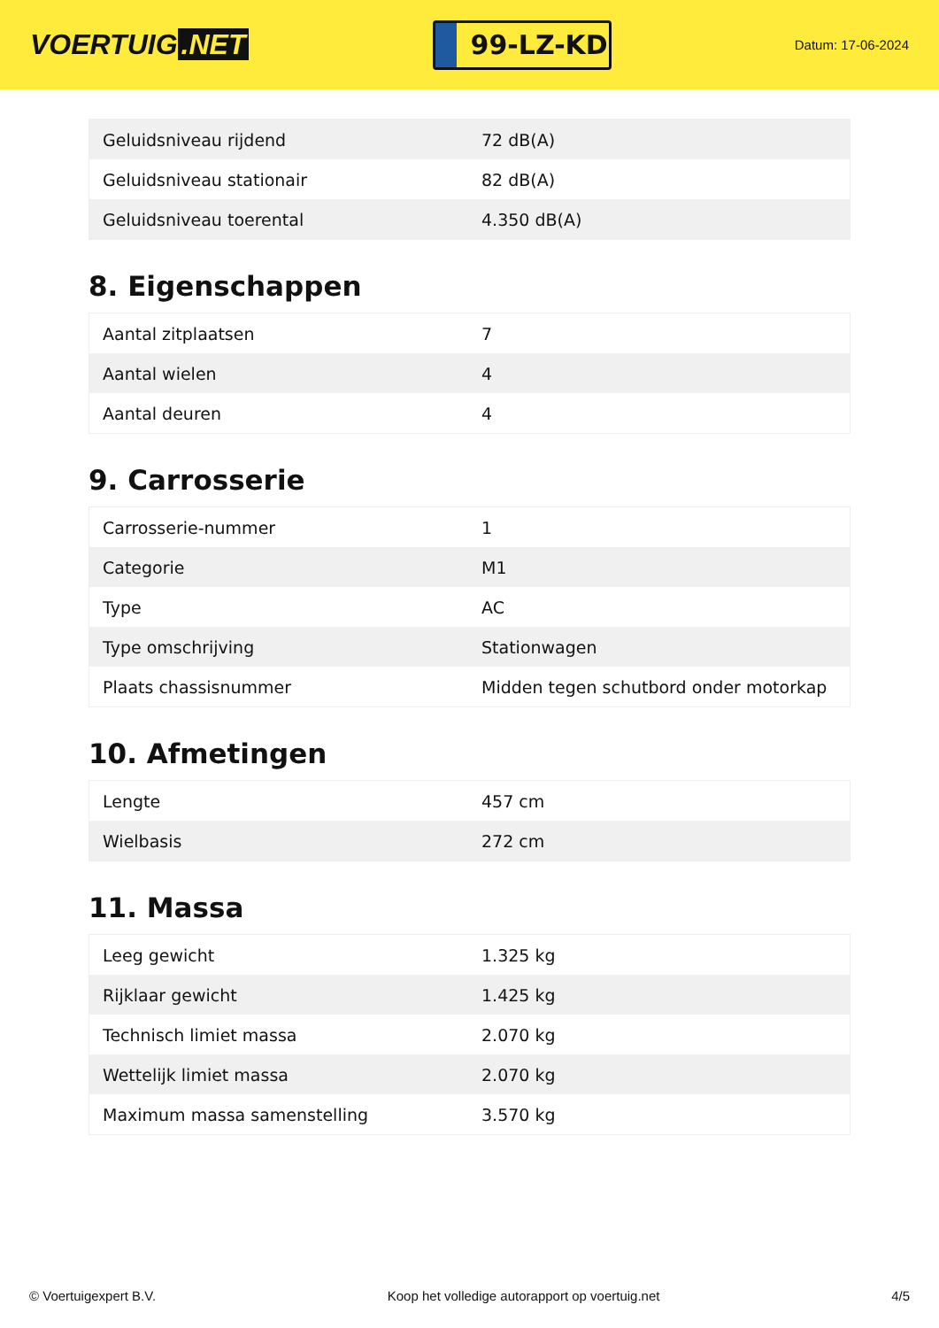VOERTUIG.NET
99-LZ-KD
Datum: 17-06-2024
| Geluidsniveau rijdend | 72 dB(A) |
| Geluidsniveau stationair | 82 dB(A) |
| Geluidsniveau toerental | 4.350 dB(A) |
8. Eigenschappen
| Aantal zitplaatsen | 7 |
| Aantal wielen | 4 |
| Aantal deuren | 4 |
9. Carrosserie
| Carrosserie-nummer | 1 |
| Categorie | M1 |
| Type | AC |
| Type omschrijving | Stationwagen |
| Plaats chassisnummer | Midden tegen schutbord onder motorkap |
10. Afmetingen
| Lengte | 457 cm |
| Wielbasis | 272 cm |
11. Massa
| Leeg gewicht | 1.325 kg |
| Rijklaar gewicht | 1.425 kg |
| Technisch limiet massa | 2.070 kg |
| Wettelijk limiet massa | 2.070 kg |
| Maximum massa samenstelling | 3.570 kg |
© Voertuigexpert B.V. Koop het volledige autorapport op voertuig.net 4/5